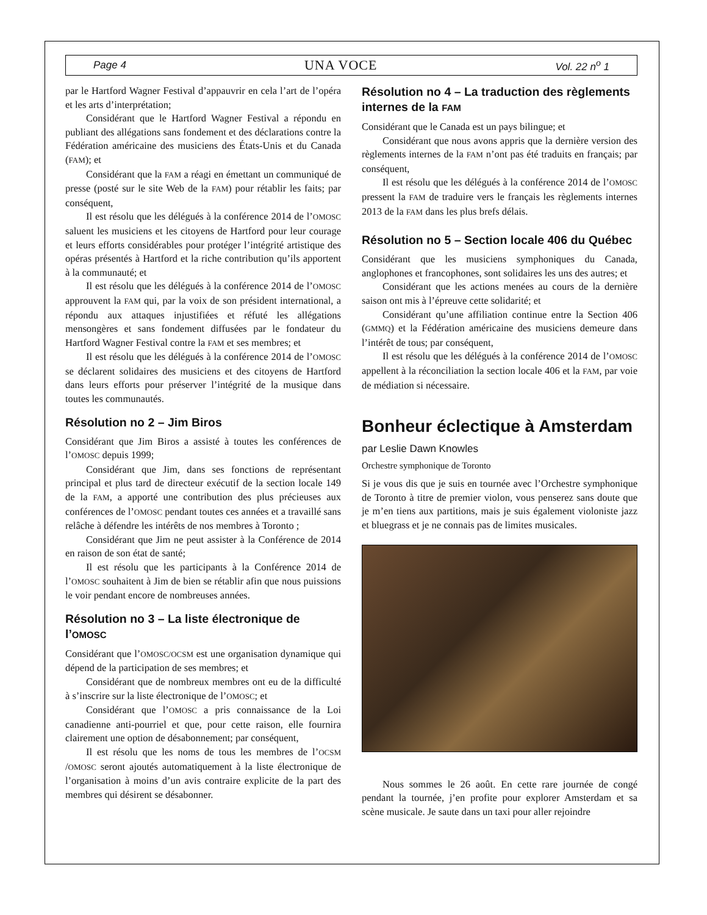Page 4 UNA VOCE Vol. 22 n<sup>o</sup> 1
par le Hartford Wagner Festival d’appauvrir en cela l’art de l’opéra et les arts d’interprétation;
Considérant que le Hartford Wagner Festival a répondu en publiant des allégations sans fondement et des déclarations contre la Fédération américaine des musiciens des États-Unis et du Canada (FAM); et
Considérant que la FAM a réagi en émettant un communiqué de presse (posté sur le site Web de la FAM) pour rétablir les faits; par conséquent,
Il est résolu que les délégués à la conférence 2014 de l’OMOSC saluent les musiciens et les citoyens de Hartford pour leur courage et leurs efforts considérables pour protéger l’intégrité artistique des opéras présentés à Hartford et la riche contribution qu’ils apportent à la communauté; et
Il est résolu que les délégués à la conférence 2014 de l’OMOSC approuvent la FAM qui, par la voix de son président international, a répondu aux attaques injustifiées et réfuté les allégations mensongères et sans fondement diffusées par le fondateur du Hartford Wagner Festival contre la FAM et ses membres; et
Il est résolu que les délégués à la conférence 2014 de l’OMOSC se déclarent solidaires des musiciens et des citoyens de Hartford dans leurs efforts pour préserver l’intégrité de la musique dans toutes les communautés.
Résolution no 2 – Jim Biros
Considérant que Jim Biros a assisté à toutes les conférences de l’OMOSC depuis 1999;
Considérant que Jim, dans ses fonctions de représentant principal et plus tard de directeur exécutif de la section locale 149 de la FAM, a apporté une contribution des plus précieuses aux conférences de l’OMOSC pendant toutes ces années et a travaillé sans relâche à défendre les intérêts de nos membres à Toronto ;
Considérant que Jim ne peut assister à la Conférence de 2014 en raison de son état de santé;
Il est résolu que les participants à la Conférence 2014 de l’OMOSC souhaitent à Jim de bien se rétablir afin que nous puissions le voir pendant encore de nombreuses années.
Résolution no 3 – La liste électronique de l’OMOSC
Considérant que l’OMOSC/OCSM est une organisation dynamique qui dépend de la participation de ses membres; et
Considérant que de nombreux membres ont eu de la difficulté à s’inscrire sur la liste électronique de l’OMOSC; et
Considérant que l’OMOSC a pris connaissance de la Loi canadienne anti-pourriel et que, pour cette raison, elle fournira clairement une option de désabonnement; par conséquent,
Il est résolu que les noms de tous les membres de l’OCSM /OMOSC seront ajoutés automatiquement à la liste électronique de l’organisation à moins d’un avis contraire explicite de la part des membres qui désirent se désabonner.
Résolution no 4 – La traduction des règlements internes de la FAM
Considérant que le Canada est un pays bilingue; et
Considérant que nous avons appris que la dernière version des règlements internes de la FAM n’ont pas été traduits en français; par conséquent,
Il est résolu que les délégués à la conférence 2014 de l’OMOSC pressent la FAM de traduire vers le français les règlements internes 2013 de la FAM dans les plus brefs délais.
Résolution no 5 – Section locale 406 du Québec
Considérant que les musiciens symphoniques du Canada, anglophones et francophones, sont solidaires les uns des autres; et
Considérant que les actions menées au cours de la dernière saison ont mis à l’épreuve cette solidarité; et
Considérant qu’une affiliation continue entre la Section 406 (GMMQ) et la Fédération américaine des musiciens demeure dans l’intérêt de tous; par conséquent,
Il est résolu que les délégués à la conférence 2014 de l’OMOSC appellent à la réconciliation la section locale 406 et la FAM, par voie de médiation si nécessaire.
Bonheur éclectique à Amsterdam
par Leslie Dawn Knowles
Orchestre symphonique de Toronto
Si je vous dis que je suis en tournée avec l’Orchestre symphonique de Toronto à titre de premier violon, vous penserez sans doute que je m’en tiens aux partitions, mais je suis également violoniste jazz et bluegrass et je ne connais pas de limites musicales.
Nous sommes le 26 août. En cette rare journée de congé pendant la tournée, j’en profite pour explorer Amsterdam et sa scène musicale. Je saute dans un taxi pour aller rejoindre